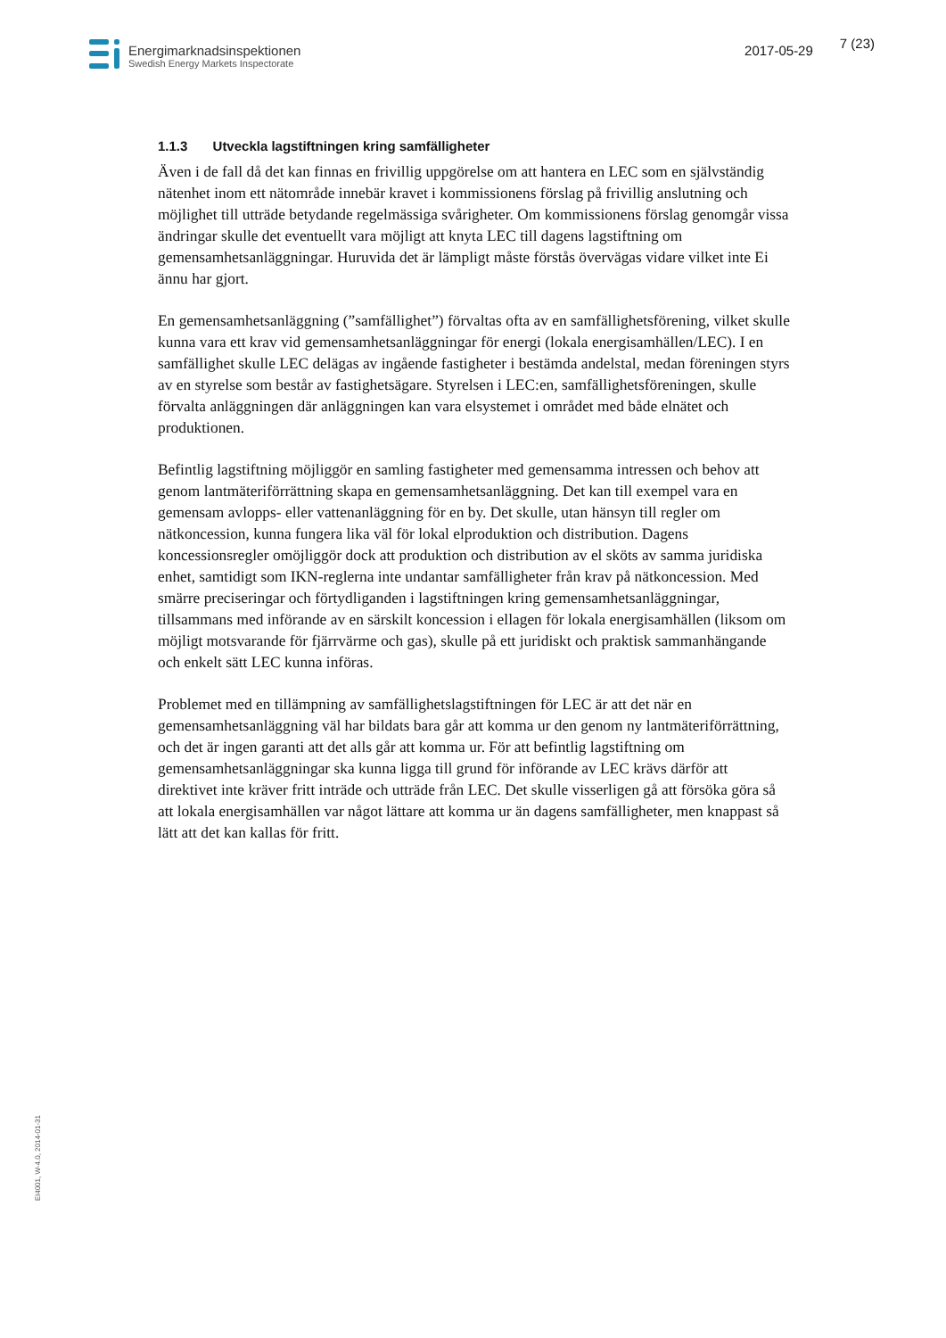Energimarknadsinspektionen
Swedish Energy Markets Inspectorate
2017-05-29
7 (23)
1.1.3 Utveckla lagstiftningen kring samfälligheter
Även i de fall då det kan finnas en frivillig uppgörelse om att hantera en LEC som en självständig nätenhet inom ett nätområde innebär kravet i kommissionens förslag på frivillig anslutning och möjlighet till utträde betydande regelmässiga svårigheter. Om kommissionens förslag genomgår vissa ändringar skulle det eventuellt vara möjligt att knyta LEC till dagens lagstiftning om gemensamhetsanläggningar. Huruvida det är lämpligt måste förstås övervägas vidare vilket inte Ei ännu har gjort.
En gemensamhetsanläggning (”samfällighet”) förvaltas ofta av en samfällighetsförening, vilket skulle kunna vara ett krav vid gemensamhetsanläggningar för energi (lokala energisamhällen/LEC). I en samfällighet skulle LEC delägas av ingående fastigheter i bestämda andelstal, medan föreningen styrs av en styrelse som består av fastighetsägare. Styrelsen i LEC:en, samfällighetsföreningen, skulle förvalta anläggningen där anläggningen kan vara elsystemet i området med både elnätet och produktionen.
Befintlig lagstiftning möjliggör en samling fastigheter med gemensamma intressen och behov att genom lantmäteriförrättning skapa en gemensamhetsanläggning. Det kan till exempel vara en gemensam avlopps- eller vattenanläggning för en by. Det skulle, utan hänsyn till regler om nätkoncession, kunna fungera lika väl för lokal elproduktion och distribution. Dagens koncessionsregler omöjliggör dock att produktion och distribution av el sköts av samma juridiska enhet, samtidigt som IKN-reglerna inte undantar samfälligheter från krav på nätkoncession. Med smärre preciseringar och förtydliganden i lagstiftningen kring gemensamhetsanläggningar, tillsammans med införande av en särskilt koncession i ellagen för lokala energisamhällen (liksom om möjligt motsvarande för fjärrvärme och gas), skulle på ett juridiskt och praktisk sammanhängande och enkelt sätt LEC kunna införas.
Problemet med en tillämpning av samfällighetslagstiftningen för LEC är att det när en gemensamhetsanläggning väl har bildats bara går att komma ur den genom ny lantmäteriförrättning, och det är ingen garanti att det alls går att komma ur. För att befintlig lagstiftning om gemensamhetsanläggningar ska kunna ligga till grund för införande av LEC krävs därför att direktivet inte kräver fritt inträde och utträde från LEC. Det skulle visserligen gå att försöka göra så att lokala energisamhällen var något lättare att komma ur än dagens samfälligheter, men knappast så lätt att det kan kallas för fritt.
EI4001, W-4.0, 2014-01-31